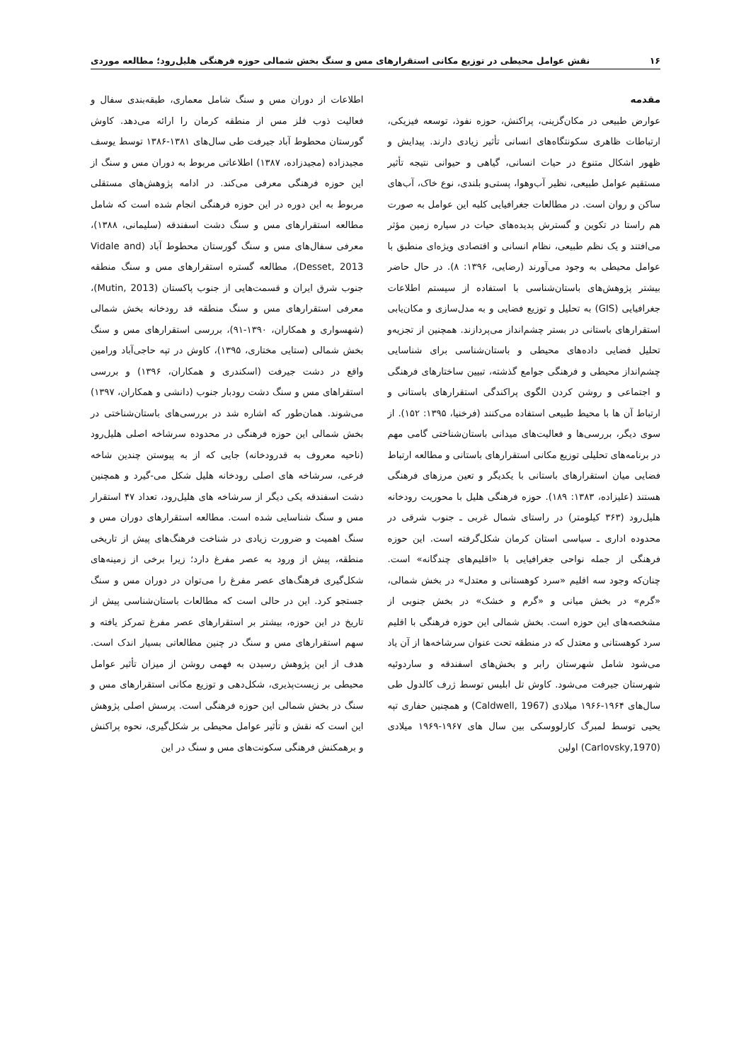۱۶ نقش عوامل محیطی در توزیع مکانی استقرارهای مس و سنگ بخش شمالی حوزه فرهنگی هلیل‌رود؛ مطالعه موردی
مقدمه
عوارض طبیعی در مکان‌گزینی، پراکنش، حوزه نفوذ، توسعه فیزیکی، ارتباطات ظاهری سکونتگاه‌های انسانی تأثیر زیادی دارند. پیدایش و ظهور اشکال متنوع در حیات انسانی، گیاهی و حیوانی نتیجه تأثیر مستقیم عوامل طبیعی، نظیر آب‌وهوا، پستی‌و بلندی، نوع خاک، آب‌های ساکن و روان است. در مطالعات جغرافیایی کلیه این عوامل به صورت هم راستا در تکوین و گسترش پدیده‌های حیات در سیاره زمین مؤثر می‌افتند و یک نظم طبیعی، نظام انسانی و اقتصادی ویژه‌ای منطبق با عوامل محیطی به وجود می‌آورند (رضایی، ۱۳۹۶: ۸). در حال حاضر بیشتر پژوهش‌های باستان‌شناسی با استفاده از سیستم اطلاعات جغرافیایی (GIS) به تحلیل و توزیع فضایی و به مدل‌سازی و مکان‌یابی استقرارهای باستانی در بستر چشم‌انداز می‌پردازند. همچنین از تجزیه‌و تحلیل فضایی داده‌های محیطی و باستان‌شناسی برای شناسایی چشم‌انداز محیطی و فرهنگی جوامع گذشته، تبیین ساختارهای فرهنگی و اجتماعی و روشن کردن الگوی پراکندگی استقرارهای باستانی و ارتباط آن ها با محیط طبیعی استفاده می‌کنند (فرخنیا، ۱۳۹۵: ۱۵۲). از سوی دیگر، بررسی‌ها و فعالیت‌های میدانی باستان‌شناختی گامی مهم در برنامه‌های تحلیلی توزیع مکانی استقرارهای باستانی و مطالعه ارتباط فضایی میان استقرارهای باستانی با یکدیگر و تعین مرزهای فرهنگی هستند (علیزاده، ۱۳۸۳: ۱۸۹). حوزه فرهنگی هلیل با محوریت رودخانه هلیل‌رود (۳۶۳ کیلومتر) در راستای شمال غربی ـ جنوب شرقی در محدوده اداری ـ سیاسی استان کرمان شکل‌گرفته است. این حوزه فرهنگی از جمله نواحی جغرافیایی با «اقلیم‌های چندگانه» است. چنان‌که وجود سه اقلیم «سرد کوهستانی و معتدل» در بخش شمالی، «گرم» در بخش میانی و «گرم و خشک» در بخش جنوبی از مشخصه‌های این حوزه است. بخش شمالی این حوزه فرهنگی با اقلیم سرد کوهستانی و معتدل که در منطقه تحت عنوان سرشاخه‌ها از آن یاد می‌شود شامل شهرستان رابر و بخش‌های اسفندقه و ساردوئیه شهرستان جیرفت می‌شود. کاوش تل ابلیس توسط ژرف کالدول طی سال‌های ۱۹۶۴-۱۹۶۶ میلادی (Caldwell, 1967) و همچنین حفاری تپه یحیی توسط لمبرگ کارلووسکی بین سال های ۱۹۶۷-۱۹۶۹ میلادی (Carlovsky,1970) اولین
اطلاعات از دوران مس و سنگ شامل معماری، طبقه‌بندی سفال و فعالیت ذوب فلز مس از منطقه کرمان را ارائه می‌دهد. کاوش گورستان محطوط آباد جیرفت طی سال‌های ۱۳۸۱-۱۳۸۶ توسط یوسف مجیدزاده (مجیدزاده، ۱۳۸۷) اطلاعاتی مربوط به دوران مس و سنگ از این حوزه فرهنگی معرفی می‌کند. در ادامه پژوهش‌های مستقلی مربوط به این دوره در این حوزه فرهنگی انجام شده است که شامل مطالعه استقرارهای مس و سنگ دشت اسفندقه (سلیمانی، ۱۳۸۸)، معرفی سفال‌های مس و سنگ گورستان محطوط آباد (Vidale and Desset, 2013)، مطالعه گستره استقرارهای مس و سنگ منطقه جنوب شرق ایران و قسمت‌هایی از جنوب پاکستان (Mutin, 2013)، معرفی استقرارهای مس و سنگ منطقه قد رودخانه بخش شمالی (شهسواری و همکاران، ۱۳۹۰-۹۱)، بررسی استقرارهای مس و سنگ بخش شمالی (ستایی مختاری، ۱۳۹۵)، کاوش در تپه حاجی‌آباد ورامین واقع در دشت جیرفت (اسکندری و همکاران، ۱۳۹۶) و بررسی استقراهای مس و سنگ دشت رودبار جنوب (دانشی و همکاران، ۱۳۹۷) می‌شوند. همان‌طور که اشاره شد در بررسی‌های باستان‌شناختی در بخش شمالی این حوزه فرهنگی در محدوده سرشاخه اصلی هلیل‌رود (ناحیه معروف به قدرودخانه) جایی که از به پیوستن چندین شاخه فرعی، سرشاخه های اصلی رودخانه هلیل شکل می-گیرد و همچنین دشت اسفندقه یکی دیگر از سرشاخه های هلیل‌رود، تعداد ۴۷ استقرار مس و سنگ شناسایی شده است. مطالعه استقرارهای دوران مس و سنگ اهمیت و ضرورت زیادی در شناخت فرهنگ‌های پیش از تاریخی منطقه، پیش از ورود به عصر مفرغ دارد؛ زیرا برخی از زمینه‌های شکل‌گیری فرهنگ‌های عصر مفرغ را می‌توان در دوران مس و سنگ جستجو کرد. این در حالی است که مطالعات باستان‌شناسی پیش از تاریخ در این حوزه، بیشتر بر استقرارهای عصر مفرغ تمرکز یافته و سهم استقرارهای مس و سنگ در چنین مطالعاتی بسیار اندک است. هدف از این پژوهش رسیدن به فهمی روشن از میزان تأثیر عوامل محیطی بر زیست‌پذیری، شکل‌دهی و توزیع مکانی استقرارهای مس و سنگ در بخش شمالی این حوزه فرهنگی است. پرسش اصلی پژوهش این است که نقش و تأثیر عوامل محیطی بر شکل‌گیری، نحوه پراکنش و برهمکنش فرهنگی سکونت‌های مس و سنگ در این